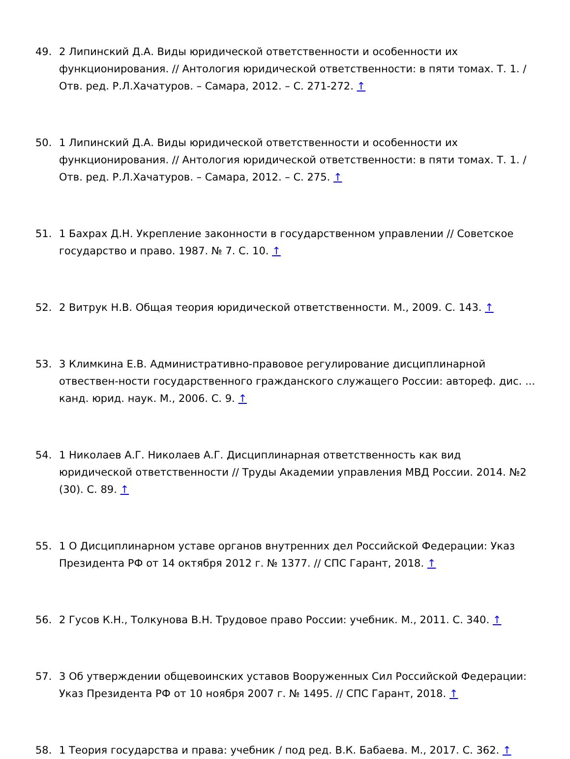49. 2 Липинский Д.А. Виды юридической ответственности и особенности их функционирования. // Антология юридической ответственности: в пяти томах. Т. 1. / Отв. ред. Р.Л.Хачатуров. – Самара, 2012. – С. 271-272. ↑
50. 1 Липинский Д.А. Виды юридической ответственности и особенности их функционирования. // Антология юридической ответственности: в пяти томах. Т. 1. / Отв. ред. Р.Л.Хачатуров. – Самара, 2012. – С. 275. ↑
51. 1 Бахрах Д.Н. Укрепление законности в государственном управлении // Советское государство и право. 1987. № 7. С. 10. ↑
52. 2 Витрук Н.В. Общая теория юридической ответственности. М., 2009. С. 143. ↑
53. 3 Климкина Е.В. Административно-правовое регулирование дисциплинарной отвествен-ности государственного гражданского служащего России: автореф. дис. ... канд. юрид. наук. М., 2006. С. 9. ↑
54. 1 Николаев А.Г. Николаев А.Г. Дисциплинарная ответственность как вид юридической ответственности // Труды Академии управления МВД России. 2014. №2 (30). С. 89. ↑
55. 1 О Дисциплинарном уставе органов внутренних дел Российской Федерации: Указ Президента РФ от 14 октября 2012 г. № 1377. // СПС Гарант, 2018. ↑
56. 2 Гусов К.Н., Толкунова В.Н. Трудовое право России: учебник. М., 2011. С. 340. ↑
57. 3 Об утверждении общевоинских уставов Вооруженных Сил Российской Федерации: Указ Президента РФ от 10 ноября 2007 г. № 1495. // СПС Гарант, 2018. ↑
58. 1 Теория государства и права: учебник / под ред. В.К. Бабаева. М., 2017. С. 362. ↑